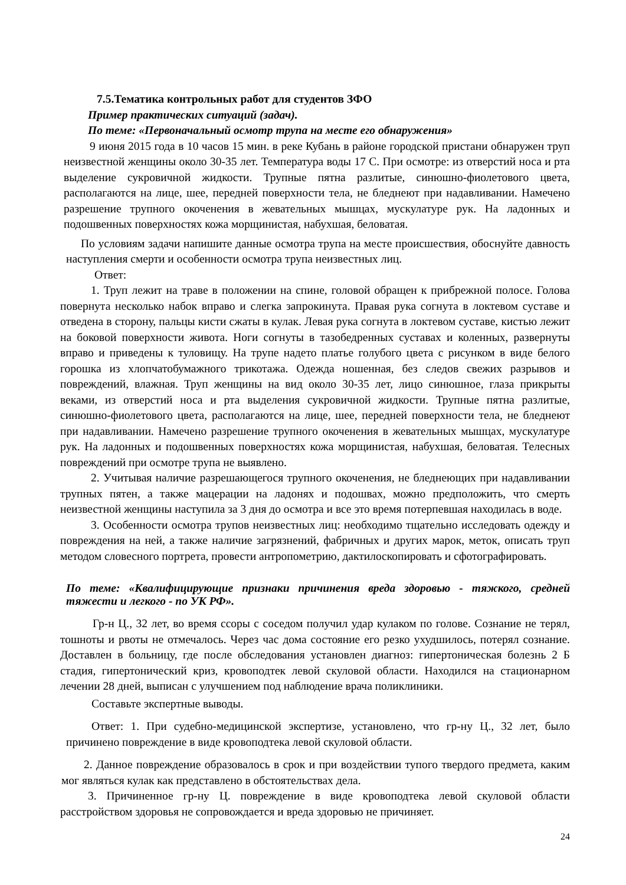7.5.Тематика контрольных работ для студентов ЗФО
Пример практических ситуаций (задач).
По теме: «Первоначальный осмотр трупа на месте его обнаружения»
9 июня 2015 года в 10 часов 15 мин. в реке Кубань в районе городской пристани обнаружен труп неизвестной женщины около 30-35 лет. Температура воды 17 С. При осмотре: из отверстий носа и рта выделение сукровичной жидкости. Трупные пятна разлитые, синюшно-фиолетового цвета, располагаются на лице, шее, передней поверхности тела, не бледнеют при надавливании. Намечено разрешение трупного окоченения в жевательных мышцах, мускулатуре рук. На ладонных и подошвенных поверхностях кожа морщинистая, набухшая, беловатая.
По условиям задачи напишите данные осмотра трупа на месте происшествия, обоснуйте давность наступления смерти и особенности осмотра трупа неизвестных лиц.
Ответ:
1. Труп лежит на траве в положении на спине, головой обращен к прибрежной полосе. Голова повернута несколько набок вправо и слегка запрокинута. Правая рука согнута в локтевом суставе и отведена в сторону, пальцы кисти сжаты в кулак. Левая рука согнута в локтевом суставе, кистью лежит на боковой поверхности живота. Ноги согнуты в тазобедренных суставах и коленных, развернуты вправо и приведены к туловищу. На трупе надето платье голубого цвета с рисунком в виде белого горошка из хлопчатобумажного трикотажа. Одежда ношенная, без следов свежих разрывов и повреждений, влажная. Труп женщины на вид около 30-35 лет, лицо синюшное, глаза прикрыты веками, из отверстий носа и рта выделения сукровичной жидкости. Трупные пятна разлитые, синюшно-фиолетового цвета, располагаются на лице, шее, передней поверхности тела, не бледнеют при надавливании. Намечено разрешение трупного окоченения в жевательных мышцах, мускулатуре рук. На ладонных и подошвенных поверхностях кожа морщинистая, набухшая, беловатая. Телесных повреждений при осмотре трупа не выявлено.
2. Учитывая наличие разрешающегося трупного окоченения, не бледнеющих при надавливании трупных пятен, а также мацерации на ладонях и подошвах, можно предположить, что смерть неизвестной женщины наступила за 3 дня до осмотра и все это время потерпевшая находилась в воде.
3. Особенности осмотра трупов неизвестных лиц: необходимо тщательно исследовать одежду и повреждения на ней, а также наличие загрязнений, фабричных и других марок, меток, описать труп методом словесного портрета, провести антропометрию, дактилоскопировать и сфотографировать.
По теме: «Квалифицирующие признаки причинения вреда здоровью - тяжкого, средней тяжести и легкого - по УК РФ».
Гр-н Ц., 32 лет, во время ссоры с соседом получил удар кулаком по голове. Сознание не терял, тошноты и рвоты не отмечалось. Через час дома состояние его резко ухудшилось, потерял сознание. Доставлен в больницу, где после обследования установлен диагноз: гипертоническая болезнь 2 Б стадия, гипертонический криз, кровоподтек левой скуловой области. Находился на стационарном лечении 28 дней, выписан с улучшением под наблюдение врача поликлиники.
Составьте экспертные выводы.
Ответ: 1. При судебно-медицинской экспертизе, установлено, что гр-ну Ц., 32 лет, было причинено повреждение в виде кровоподтека левой скуловой области.
2. Данное повреждение образовалось в срок и при воздействии тупого твердого предмета, каким мог являться кулак как представлено в обстоятельствах дела.
3. Причиненное гр-ну Ц. повреждение в виде кровоподтека левой скуловой области расстройством здоровья не сопровождается и вреда здоровью не причиняет.
24